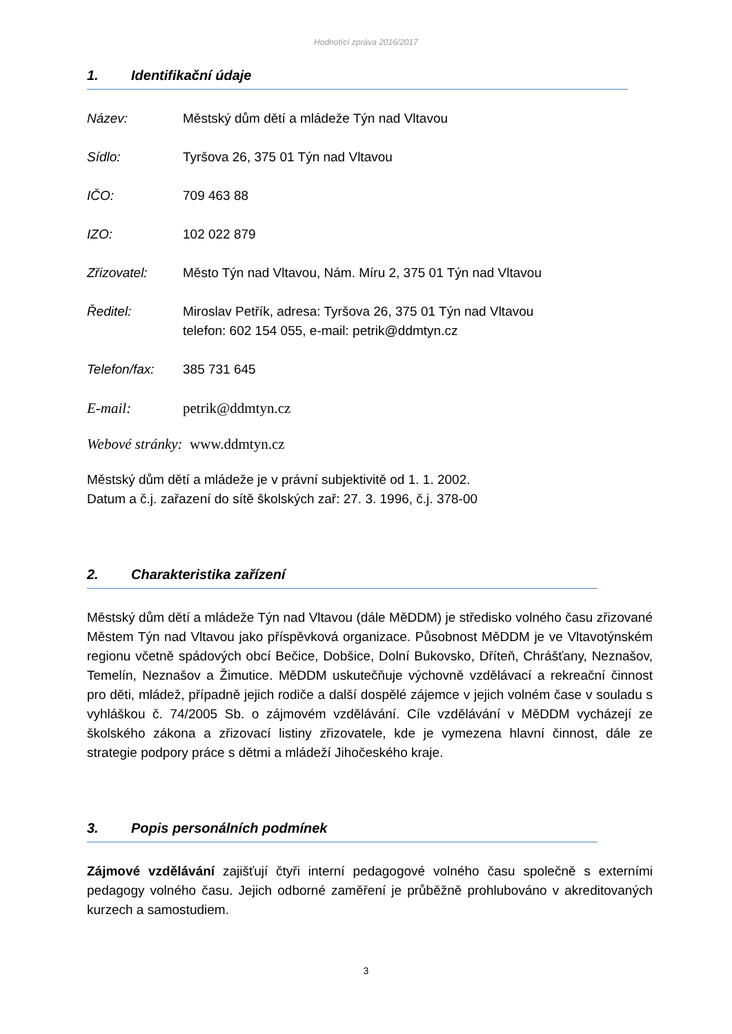Hodnotící zpráva 2016/2017
1. Identifikační údaje
Název: Městský dům dětí a mládeže Týn nad Vltavou
Sídlo: Tyršova 26, 375 01 Týn nad Vltavou
IČO: 709 463 88
IZO: 102 022 879
Zřizovatel: Město Týn nad Vltavou, Nám. Míru 2, 375 01 Týn nad Vltavou
Ředitel: Miroslav Petřík, adresa: Tyršova 26, 375 01 Týn nad Vltavou
telefon: 602 154 055, e-mail: petrik@ddmtyn.cz
Telefon/fax: 385 731 645
E-mail: petrik@ddmtyn.cz
Webové stránky: www.ddmtyn.cz
Městský dům dětí a mládeže je v právní subjektivitě od 1. 1. 2002.
Datum a č.j. zařazení do sítě školských zař: 27. 3. 1996, č.j. 378-00
2. Charakteristika zařízení
Městský dům dětí a mládeže Týn nad Vltavou (dále MěDDM) je středisko volného času zřizované Městem Týn nad Vltavou jako příspěvková organizace. Působnost MěDDM je ve Vltavotýnském regionu včetně spádových obcí Bečice, Dobšice, Dolní Bukovsko, Dříteň, Chrášťany, Neznašov, Temelín, Neznašov a Žimutice. MěDDM uskutečňuje výchovně vzdělávací a rekreační činnost pro děti, mládež, případně jejich rodiče a další dospělé zájemce v jejich volném čase v souladu s vyhláškou č. 74/2005 Sb. o zájmovém vzdělávání. Cíle vzdělávání v MěDDM vycházejí ze školského zákona a zřizovací listiny zřizovatele, kde je vymezena hlavní činnost, dále ze strategie podpory práce s dětmi a mládeží Jihočeského kraje.
3. Popis personálních podmínek
Zájmové vzdělávání zajišťují čtyři interní pedagogové volného času společně s externími pedagogy volného času. Jejich odborné zaměření je průběžně prohlubováno v akreditovaných kurzech a samostudiem.
3